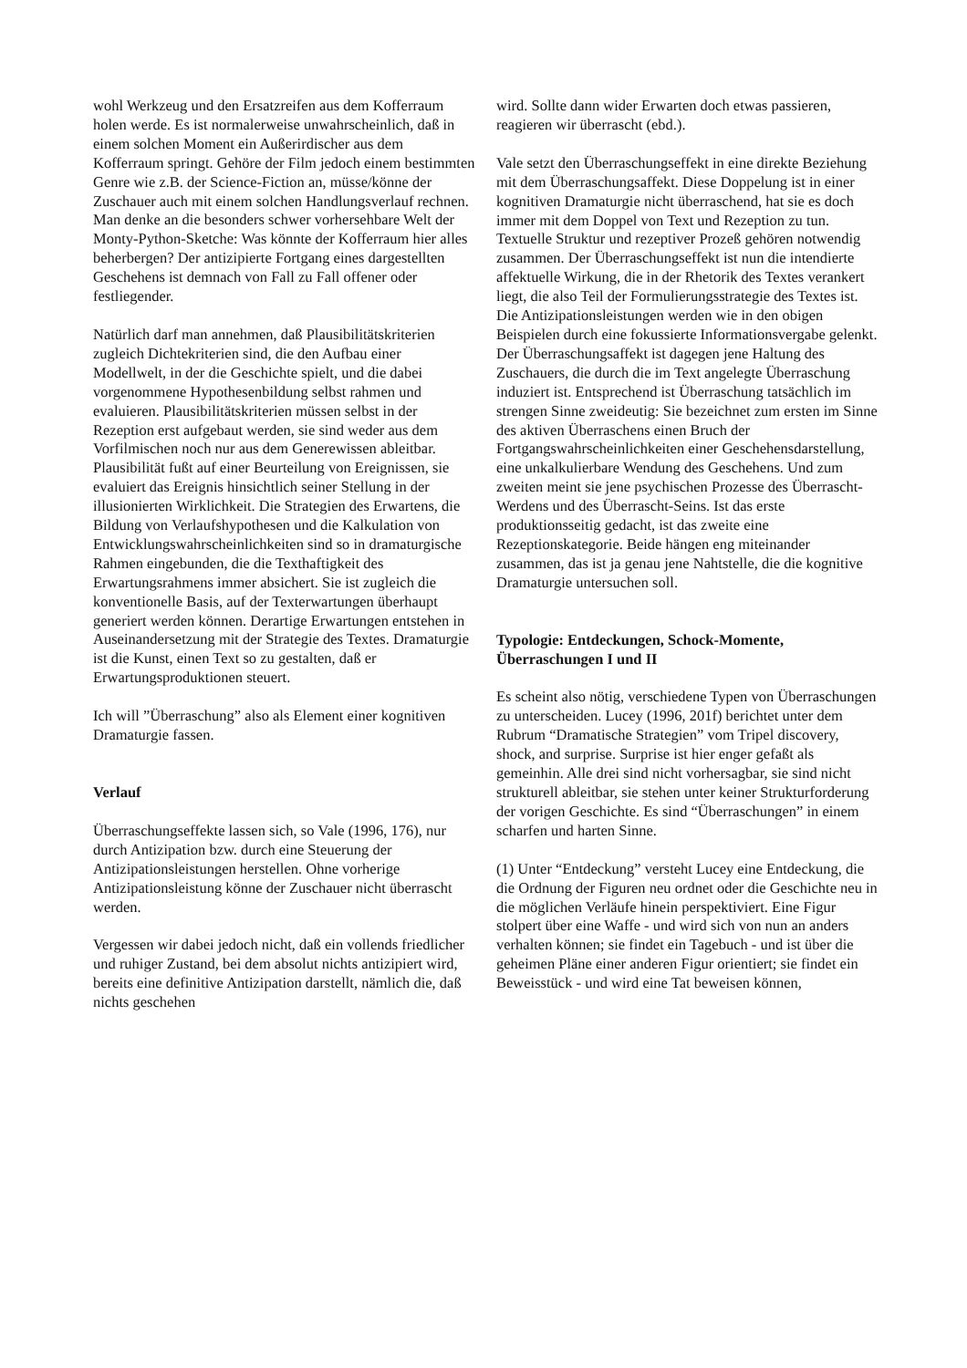wohl Werkzeug und den Ersatzreifen aus dem Kofferraum holen werde. Es ist normalerweise unwahrscheinlich, daß in einem solchen Moment ein Außerirdischer aus dem Kofferraum springt. Gehöre der Film jedoch einem bestimmten Genre wie z.B. der Science-Fiction an, müsse/könne der Zuschauer auch mit einem solchen Handlungsverlauf rechnen. Man denke an die besonders schwer vorhersehbare Welt der Monty-Python-Sketche: Was könnte der Kofferraum hier alles beherbergen? Der antizipierte Fortgang eines dargestellten Geschehens ist demnach von Fall zu Fall offener oder festliegender.
Natürlich darf man annehmen, daß Plausibilitätskriterien zugleich Dichtekriterien sind, die den Aufbau einer Modellwelt, in der die Geschichte spielt, und die dabei vorgenommene Hypothesenbildung selbst rahmen und evaluieren. Plausibilitätskriterien müssen selbst in der Rezeption erst aufgebaut werden, sie sind weder aus dem Vorfilmischen noch nur aus dem Generewissen ableitbar. Plausibilität fußt auf einer Beurteilung von Ereignissen, sie evaluiert das Ereignis hinsichtlich seiner Stellung in der illusionierten Wirklichkeit. Die Strategien des Erwartens, die Bildung von Verlaufshypothesen und die Kalkulation von Entwicklungswahrscheinlichkeiten sind so in dramaturgische Rahmen eingebunden, die die Texthaftigkeit des Erwartungsrahmens immer absichert. Sie ist zugleich die konventionelle Basis, auf der Texterwartungen überhaupt generiert werden können. Derartige Erwartungen entstehen in Auseinandersetzung mit der Strategie des Textes. Dramaturgie ist die Kunst, einen Text so zu gestalten, daß er Erwartungsproduktionen steuert.
Ich will ”Überraschung” also als Element einer kognitiven Dramaturgie fassen.
Verlauf
Überraschungseffekte lassen sich, so Vale (1996, 176), nur durch Antizipation bzw. durch eine Steuerung der Antizipationsleistungen herstellen. Ohne vorherige Antizipationsleistung könne der Zuschauer nicht überrascht werden.
Vergessen wir dabei jedoch nicht, daß ein vollends friedlicher und ruhiger Zustand, bei dem absolut nichts antizipiert wird, bereits eine definitive Antizipation darstellt, nämlich die, daß nichts geschehen
wird. Sollte dann wider Erwarten doch etwas passieren, reagieren wir überrascht (ebd.).
Vale setzt den Überraschungseffekt in eine direkte Beziehung mit dem Überraschungsaffekt. Diese Doppelung ist in einer kognitiven Dramaturgie nicht überraschend, hat sie es doch immer mit dem Doppel von Text und Rezeption zu tun. Textuelle Struktur und rezeptiver Prozeß gehören notwendig zusammen. Der Überraschungseffekt ist nun die intendierte affektuelle Wirkung, die in der Rhetorik des Textes verankert liegt, die also Teil der Formulierungsstrategie des Textes ist. Die Antizipationsleistungen werden wie in den obigen Beispielen durch eine fokussierte Informationsvergabe gelenkt. Der Überraschungsaffekt ist dagegen jene Haltung des Zuschauers, die durch die im Text angelegte Überraschung induziert ist. Entsprechend ist Überraschung tatsächlich im strengen Sinne zweideutig: Sie bezeichnet zum ersten im Sinne des aktiven Überraschens einen Bruch der Fortgangswahrscheinlichkeiten einer Geschehensdarstellung, eine unkalkulierbare Wendung des Geschehens. Und zum zweiten meint sie jene psychischen Prozesse des Überrascht-Werdens und des Überrascht-Seins. Ist das erste produktionsseitig gedacht, ist das zweite eine Rezeptionskategorie. Beide hängen eng miteinander zusammen, das ist ja genau jene Nahtstelle, die die kognitive Dramaturgie untersuchen soll.
Typologie: Entdeckungen, Schock-Momente, Überraschungen I und II
Es scheint also nötig, verschiedene Typen von Überraschungen zu unterscheiden. Lucey (1996, 201f) berichtet unter dem Rubrum “Dramatische Strategien” vom Tripel discovery, shock, and surprise. Surprise ist hier enger gefaßt als gemeinhin. Alle drei sind nicht vorhersagbar, sie sind nicht strukturell ableitbar, sie stehen unter keiner Strukturforderung der vorigen Geschichte. Es sind “Überraschungen” in einem scharfen und harten Sinne.
(1) Unter “Entdeckung” versteht Lucey eine Entdeckung, die die Ordnung der Figuren neu ordnet oder die Geschichte neu in die möglichen Verläufe hinein perspektiviert. Eine Figur stolpert über eine Waffe - und wird sich von nun an anders verhalten können; sie findet ein Tagebuch - und ist über die geheimen Pläne einer anderen Figur orientiert; sie findet ein Beweisstück - und wird eine Tat beweisen können,